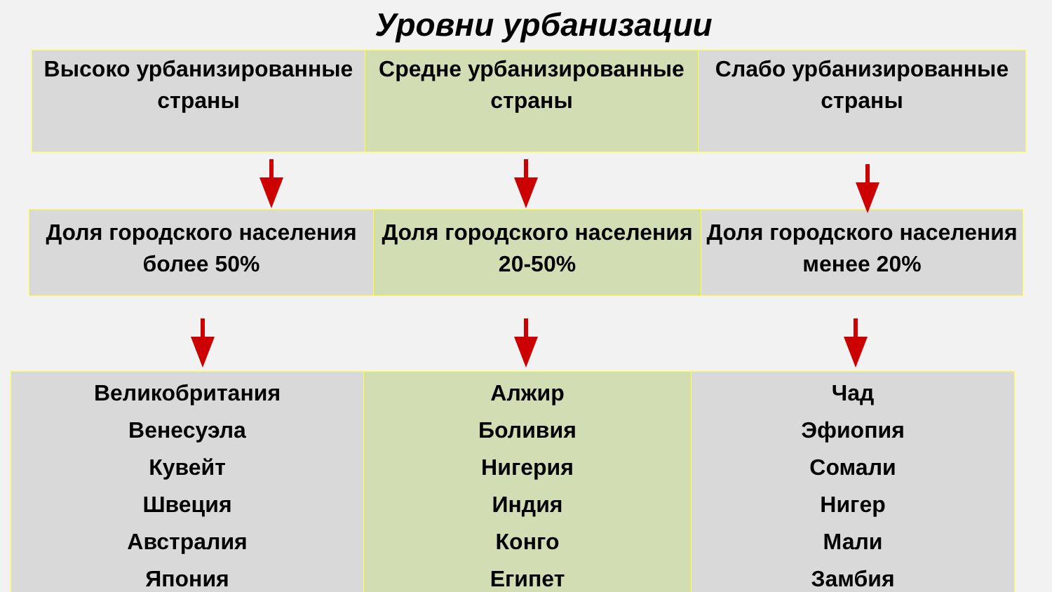Уровни урбанизации
| Высоко урбанизированные страны | Средне урбанизированные страны | Слабо урбанизированные страны |
| Доля городского населения более 50% | Доля городского населения 20-50% | Доля городского населения менее 20% |
| Великобритания Венесуэла Кувейт Швеция Австралия Япония | Алжир Боливия Нигерия Индия Конго Египет | Чад Эфиопия Сомали Нигер Мали Замбия |